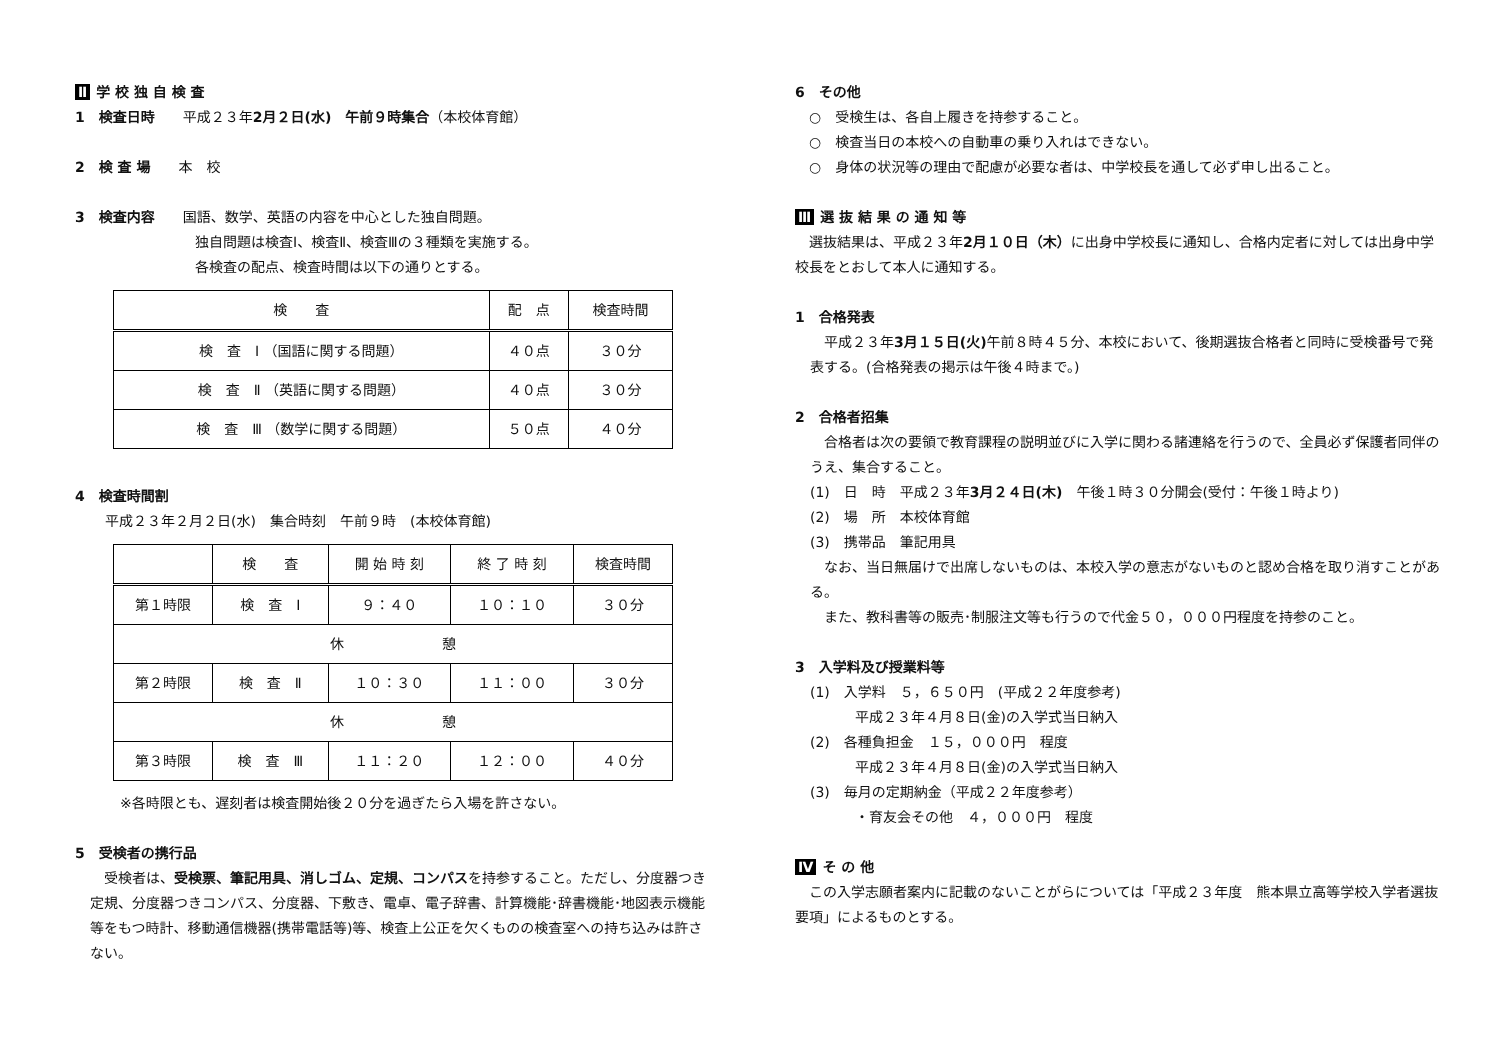Ⅱ 学 校 独 自 検 査
1　検査日時　　平成２３年2月２日(水)　午前９時集合（本校体育館）
2　検 査 場　　本　校
3　検査内容　　国語、数学、英語の内容を中心とした独自問題。
独自問題は検査Ⅰ、検査Ⅱ、検査Ⅲの３種類を実施する。
各検査の配点、検査時間は以下の通りとする。
| 検 査 | 配 点 | 検査時間 |
| --- | --- | --- |
| 検 査 Ⅰ （国語に関する問題） | ４０点 | ３０分 |
| 検 査 Ⅱ （英語に関する問題） | ４０点 | ３０分 |
| 検 査 Ⅲ （数学に関する問題） | ５０点 | ４０分 |
4　検査時間割
平成２３年２月２日(水)　集合時刻　午前９時　(本校体育館)
| | 検 査 | 開 始 時 刻 | 終 了 時 刻 | 検査時間 |
| --- | --- | --- | --- | --- |
| 第１時限 | 検 査 Ⅰ | ９：４０ | １０：１０ | ３０分 |
| 休 憩 | | | | |
| 第２時限 | 検 査 Ⅱ | １０：３０ | １１：００ | ３０分 |
| 休 憩 | | | | |
| 第３時限 | 検 査 Ⅲ | １１：２０ | １２：００ | ４０分 |
※各時限とも、遅刻者は検査開始後２０分を過ぎたら入場を許さない。
5　受検者の携行品
　受検者は、受検票、筆記用具、消しゴム、定規、コンパスを持参すること。ただし、分度器つき定規、分度器つきコンパス、分度器、下敷き、電卓、電子辞書、計算機能･辞書機能･地図表示機能等をもつ時計、移動通信機器(携帯電話等)等、検査上公正を欠くものの検査室への持ち込みは許さない。
6　その他
　○　受検生は、各自上履きを持参すること。
　○　検査当日の本校への自動車の乗り入れはできない。
　○　身体の状況等の理由で配慮が必要な者は、中学校長を通して必ず申し出ること。
Ⅲ 選 抜 結 果 の 通 知 等
　選抜結果は、平成２３年2月１０日（木）に出身中学校長に通知し、合格内定者に対しては出身中学校長をとおして本人に通知する。
1　合格発表
　平成２３年3月１５日(火) 午前８時４５分、本校において、後期選抜合格者と同時に受検番号で発表する。(合格発表の掲示は午後４時まで。)
2　合格者招集
　合格者は次の要領で教育課程の説明並びに入学に関わる諸連絡を行うので、全員必ず保護者同伴のうえ、集合すること。
(1)　日　時　平成２３年3月２４日(木)　午後１時３０分開会(受付：午後１時より)
(2)　場　所　本校体育館
(3)　携帯品　筆記用具
　なお、当日無届けで出席しないものは、本校入学の意志がないものと認め合格を取り消すことがある。
　また、教科書等の販売･制服注文等も行うので代金５０，０００円程度を持参のこと。
3　入学料及び授業料等
(1)　入学料　５，６５０円　(平成２２年度参考)
平成２３年４月８日(金)の入学式当日納入
(2)　各種負担金　１５，０００円　程度
平成２３年４月８日(金)の入学式当日納入
(3)　毎月の定期納金（平成２２年度参考）
・育友会その他　４，０００円　程度
Ⅳ そ の 他
　この入学志願者案内に記載のないことがらについては「平成２３年度　熊本県立高等学校入学者選抜要項」によるものとする。